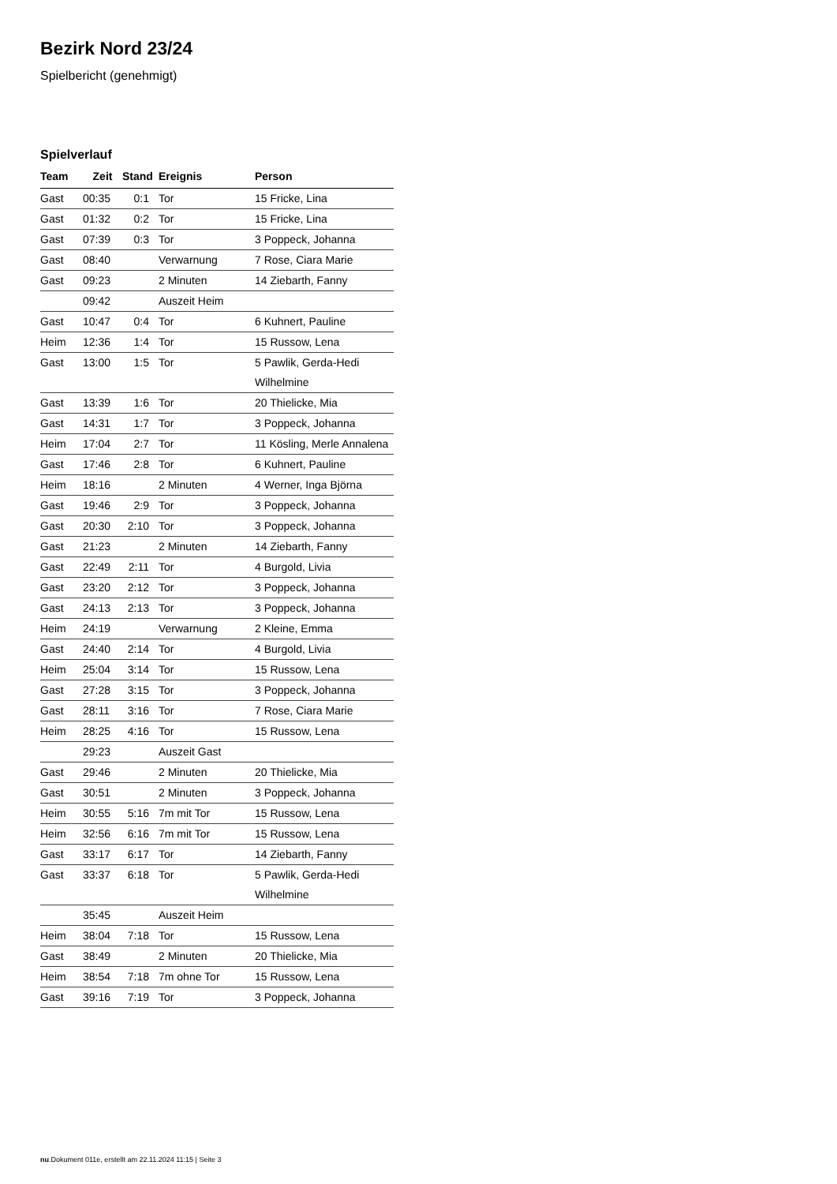Bezirk Nord 23/24
Spielbericht (genehmigt)
Spielverlauf
| Team | Zeit | Stand | Ereignis | Person |
| --- | --- | --- | --- | --- |
| Gast | 00:35 | 0:1 | Tor | 15 Fricke, Lina |
| Gast | 01:32 | 0:2 | Tor | 15 Fricke, Lina |
| Gast | 07:39 | 0:3 | Tor | 3 Poppeck, Johanna |
| Gast | 08:40 | | Verwarnung | 7 Rose, Ciara Marie |
| Gast | 09:23 | | 2 Minuten | 14 Ziebarth, Fanny |
| | 09:42 | | Auszeit Heim | |
| Gast | 10:47 | 0:4 | Tor | 6 Kuhnert, Pauline |
| Heim | 12:36 | 1:4 | Tor | 15 Russow, Lena |
| Gast | 13:00 | 1:5 | Tor | 5 Pawlik, Gerda-Hedi Wilhelmine |
| Gast | 13:39 | 1:6 | Tor | 20 Thielicke, Mia |
| Gast | 14:31 | 1:7 | Tor | 3 Poppeck, Johanna |
| Heim | 17:04 | 2:7 | Tor | 11 Kösling, Merle Annalena |
| Gast | 17:46 | 2:8 | Tor | 6 Kuhnert, Pauline |
| Heim | 18:16 | | 2 Minuten | 4 Werner, Inga Björna |
| Gast | 19:46 | 2:9 | Tor | 3 Poppeck, Johanna |
| Gast | 20:30 | 2:10 | Tor | 3 Poppeck, Johanna |
| Gast | 21:23 | | 2 Minuten | 14 Ziebarth, Fanny |
| Gast | 22:49 | 2:11 | Tor | 4 Burgold, Livia |
| Gast | 23:20 | 2:12 | Tor | 3 Poppeck, Johanna |
| Gast | 24:13 | 2:13 | Tor | 3 Poppeck, Johanna |
| Heim | 24:19 | | Verwarnung | 2 Kleine, Emma |
| Gast | 24:40 | 2:14 | Tor | 4 Burgold, Livia |
| Heim | 25:04 | 3:14 | Tor | 15 Russow, Lena |
| Gast | 27:28 | 3:15 | Tor | 3 Poppeck, Johanna |
| Gast | 28:11 | 3:16 | Tor | 7 Rose, Ciara Marie |
| Heim | 28:25 | 4:16 | Tor | 15 Russow, Lena |
| | 29:23 | | Auszeit Gast | |
| Gast | 29:46 | | 2 Minuten | 20 Thielicke, Mia |
| Gast | 30:51 | | 2 Minuten | 3 Poppeck, Johanna |
| Heim | 30:55 | 5:16 | 7m mit Tor | 15 Russow, Lena |
| Heim | 32:56 | 6:16 | 7m mit Tor | 15 Russow, Lena |
| Gast | 33:17 | 6:17 | Tor | 14 Ziebarth, Fanny |
| Gast | 33:37 | 6:18 | Tor | 5 Pawlik, Gerda-Hedi Wilhelmine |
| | 35:45 | | Auszeit Heim | |
| Heim | 38:04 | 7:18 | Tor | 15 Russow, Lena |
| Gast | 38:49 | | 2 Minuten | 20 Thielicke, Mia |
| Heim | 38:54 | 7:18 | 7m ohne Tor | 15 Russow, Lena |
| Gast | 39:16 | 7:19 | Tor | 3 Poppeck, Johanna |
nu.Dokument 011e, erstellt am 22.11.2024 11:15 | Seite 3